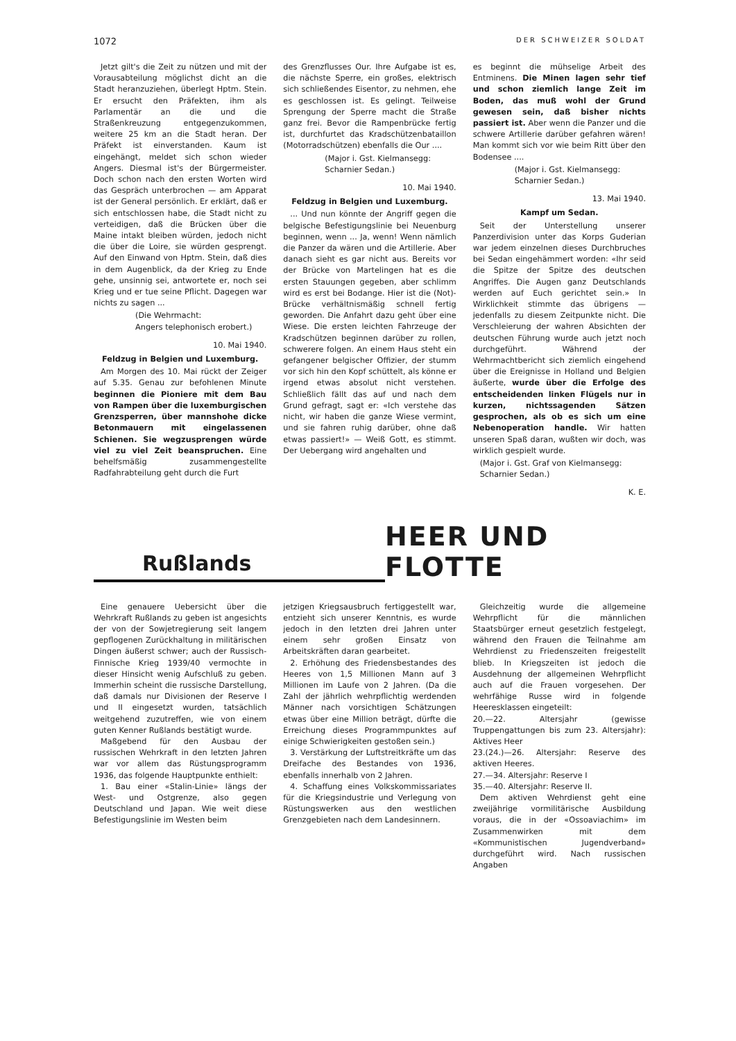1072 DER SCHWEIZER SOLDAT
Jetzt gilt's die Zeit zu nützen und mit der Vorausabteilung möglichst dicht an die Stadt heranzuziehen, überlegt Hptm. Stein. Er ersucht den Präfekten, ihm als Parlamentär an die und die Straßenkreuzung entgegenzukommen, weitere 25 km an die Stadt heran. Der Präfekt ist einverstanden. Kaum ist eingehängt, meldet sich schon wieder Angers. Diesmal ist's der Bürgermeister. Doch schon nach den ersten Worten wird das Gespräch unterbrochen — am Apparat ist der General persönlich. Er erklärt, daß er sich entschlossen habe, die Stadt nicht zu verteidigen, daß die Brücken über die Maine intakt bleiben würden, jedoch nicht die über die Loire, sie würden gesprengt. Auf den Einwand von Hptm. Stein, daß dies in dem Augenblick, da der Krieg zu Ende gehe, unsinnig sei, antwortete er, noch sei Krieg und er tue seine Pflicht. Dagegen war nichts zu sagen ...
(Die Wehrmacht:
Angers telephonisch erobert.)
10. Mai 1940.
Feldzug in Belgien und Luxemburg.
Am Morgen des 10. Mai rückt der Zeiger auf 5.35. Genau zur befohlenen Minute beginnen die Pioniere mit dem Bau von Rampen über die luxemburgischen Grenzsperren, über mannshohe dicke Betonmauern mit eingelassenen Schienen. Sie wegzusprengen würde viel zu viel Zeit beanspruchen. Eine behelfsmäßig zusammengestellte Radfahrabteilung geht durch die Furt
des Grenzflusses Our. Ihre Aufgabe ist es, die nächste Sperre, ein großes, elektrisch sich schließendes Eisentor, zu nehmen, ehe es geschlossen ist. Es gelingt. Teilweise Sprengung der Sperre macht die Straße ganz frei. Bevor die Rampenbrücke fertig ist, durchfurtet das Kradschützenbataillon (Motorradschützen) ebenfalls die Our ....
(Major i. Gst. Kielmansegg:
Scharnier Sedan.)
10. Mai 1940.
Feldzug in Belgien und Luxemburg.
... Und nun könnte der Angriff gegen die belgische Befestigungslinie bei Neuenburg beginnen, wenn ... Ja, wenn! Wenn nämlich die Panzer da wären und die Artillerie. Aber danach sieht es gar nicht aus. Bereits vor der Brücke von Martelingen hat es die ersten Stauungen gegeben, aber schlimm wird es erst bei Bodange. Hier ist die (Not)-Brücke verhältnismäßig schnell fertig geworden. Die Anfahrt dazu geht über eine Wiese. Die ersten leichten Fahrzeuge der Kradschützen beginnen darüber zu rollen, schwerere folgen. An einem Haus steht ein gefangener belgischer Offizier, der stumm vor sich hin den Kopf schüttelt, als könne er irgend etwas absolut nicht verstehen. Schließlich fällt das auf und nach dem Grund gefragt, sagt er: «Ich verstehe das nicht, wir haben die ganze Wiese vermint, und sie fahren ruhig darüber, ohne daß etwas passiert!» — Weiß Gott, es stimmt. Der Uebergang wird angehalten und
es beginnt die mühselige Arbeit des Entminens. Die Minen lagen sehr tief und schon ziemlich lange Zeit im Boden, das muß wohl der Grund gewesen sein, daß bisher nichts passiert ist. Aber wenn die Panzer und die schwere Artillerie darüber gefahren wären! Man kommt sich vor wie beim Ritt über den Bodensee ....
(Major i. Gst. Kielmansegg:
Scharnier Sedan.)
13. Mai 1940.
Kampf um Sedan.
Seit der Unterstellung unserer Panzerdivision unter das Korps Guderian war jedem einzelnen dieses Durchbruches bei Sedan eingehämmert worden: «Ihr seid die Spitze der Spitze des deutschen Angriffes. Die Augen ganz Deutschlands werden auf Euch gerichtet sein.» In Wirklichkeit stimmte das übrigens — jedenfalls zu diesem Zeitpunkte nicht. Die Verschleierung der wahren Absichten der deutschen Führung wurde auch jetzt noch durchgeführt. Während der Wehrmachtbericht sich ziemlich eingehend über die Ereignisse in Holland und Belgien äußerte, wurde über die Erfolge des entscheidenden linken Flügels nur in kurzen, nichtssagenden Sätzen gesprochen, als ob es sich um eine Nebenoperation handle. Wir hatten unseren Spaß daran, wußten wir doch, was wirklich gespielt wurde.
(Major i. Gst. Graf von Kielmansegg:
Scharnier Sedan.)
K. E.
Rußlands
HEER UND FLOTTE
Eine genauere Uebersicht über die Wehrkraft Rußlands zu geben ist angesichts der von der Sowjetregierung seit langem gepflogenen Zurückhaltung in militärischen Dingen äußerst schwer; auch der Russisch-Finnische Krieg 1939/40 vermochte in dieser Hinsicht wenig Aufschluß zu geben. Immerhin scheint die russische Darstellung, daß damals nur Divisionen der Reserve I und II eingesetzt wurden, tatsächlich weitgehend zuzutreffen, wie von einem guten Kenner Rußlands bestätigt wurde.
Maßgebend für den Ausbau der russischen Wehrkraft in den letzten Jahren war vor allem das Rüstungsprogramm 1936, das folgende Hauptpunkte enthielt:
1. Bau einer «Stalin-Linie» längs der West- und Ostgrenze, also gegen Deutschland und Japan. Wie weit diese Befestigungslinie im Westen beim
jetzigen Kriegsausbruch fertiggestellt war, entzieht sich unserer Kenntnis, es wurde jedoch in den letzten drei Jahren unter einem sehr großen Einsatz von Arbeitskräften daran gearbeitet.
2. Erhöhung des Friedensbestandes des Heeres von 1,5 Millionen Mann auf 3 Millionen im Laufe von 2 Jahren. (Da die Zahl der jährlich wehrpflichtig werdenden Männer nach vorsichtigen Schätzungen etwas über eine Million beträgt, dürfte die Erreichung dieses Programmpunktes auf einige Schwierigkeiten gestoßen sein.)
3. Verstärkung der Luftstreitkräfte um das Dreifache des Bestandes von 1936, ebenfalls innerhalb von 2 Jahren.
4. Schaffung eines Volkskommissariates für die Kriegsindustrie und Verlegung von Rüstungswerken aus den westlichen Grenzgebieten nach dem Landesinnern.
Gleichzeitig wurde die allgemeine Wehrpflicht für die männlichen Staatsbürger erneut gesetzlich festgelegt, während den Frauen die Teilnahme am Wehrdienst zu Friedenszeiten freigestellt blieb. In Kriegszeiten ist jedoch die Ausdehnung der allgemeinen Wehrpflicht auch auf die Frauen vorgesehen. Der wehrfähige Russe wird in folgende Heeresklassen eingeteilt:
20.—22. Altersjahr (gewisse Truppengattungen bis zum 23. Altersjahr): Aktives Heer
23.(24.)—26. Altersjahr: Reserve des aktiven Heeres.
27.—34. Altersjahr: Reserve I
35.—40. Altersjahr: Reserve II.
Dem aktiven Wehrdienst geht eine zweijährige vormilitärische Ausbildung voraus, die in der «Ossoaviachim» im Zusammenwirken mit dem «Kommunistischen Jugendverband» durchgeführt wird. Nach russischen Angaben